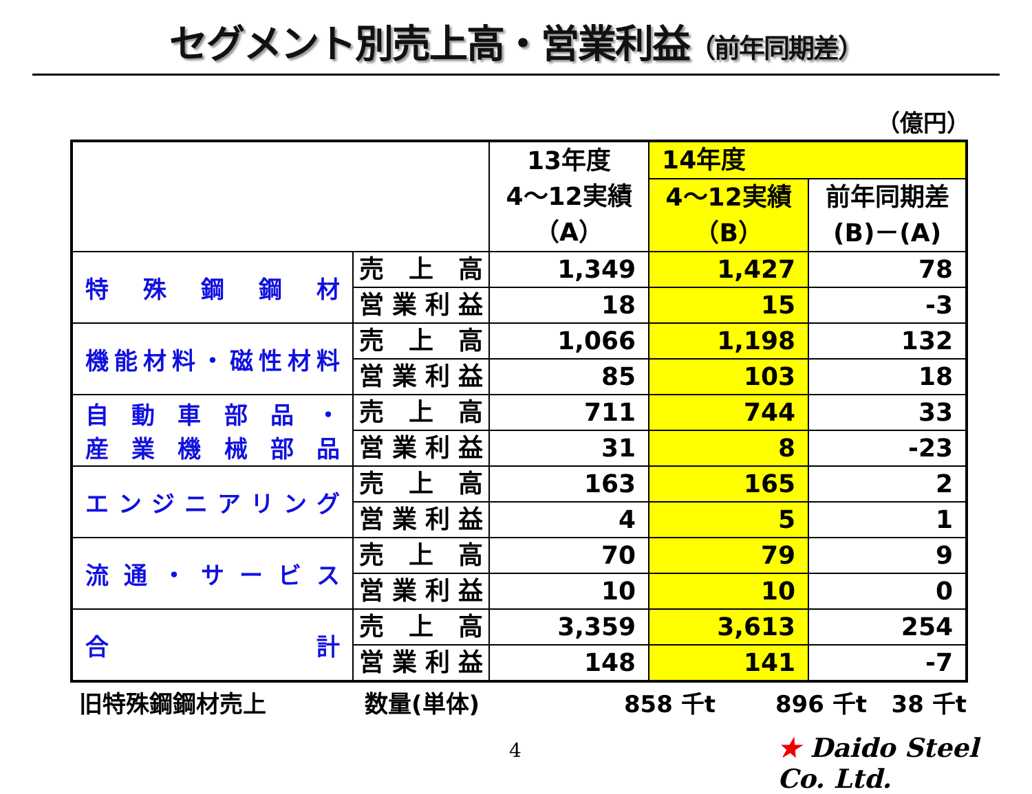セグメント別売上高・営業利益（前年同期差）
（億円）
| | | 13年度 4～12実績 （A） | 14年度 | |
| --- | --- | --- | --- | --- |
| | | | 4～12実績 （B） | 前年同期差 (B)－(A) |
| 特殊鋼鋼材 | 売上高 | 1,349 | 1,427 | 78 |
| | 営業利益 | 18 | 15 | -3 |
| 機能材料・磁性材料 | 売上高 | 1,066 | 1,198 | 132 |
| | 営業利益 | 85 | 103 | 18 |
| 自動車部品・ 産業機械部品 | 売上高 | 711 | 744 | 33 |
| | 営業利益 | 31 | 8 | -23 |
| エンジニアリング | 売上高 | 163 | 165 | 2 |
| | 営業利益 | 4 | 5 | 1 |
| 流通・サービス | 売上高 | 70 | 79 | 9 |
| | 営業利益 | 10 | 10 | 0 |
| 合 計 | 売上高 | 3,359 | 3,613 | 254 |
| | 営業利益 | 148 | 141 | -7 |
旧特殊鋼鋼材売上 数量(単体) 858 千t 896 千t 38 千t
4 ★ Daido Steel Co. Ltd.